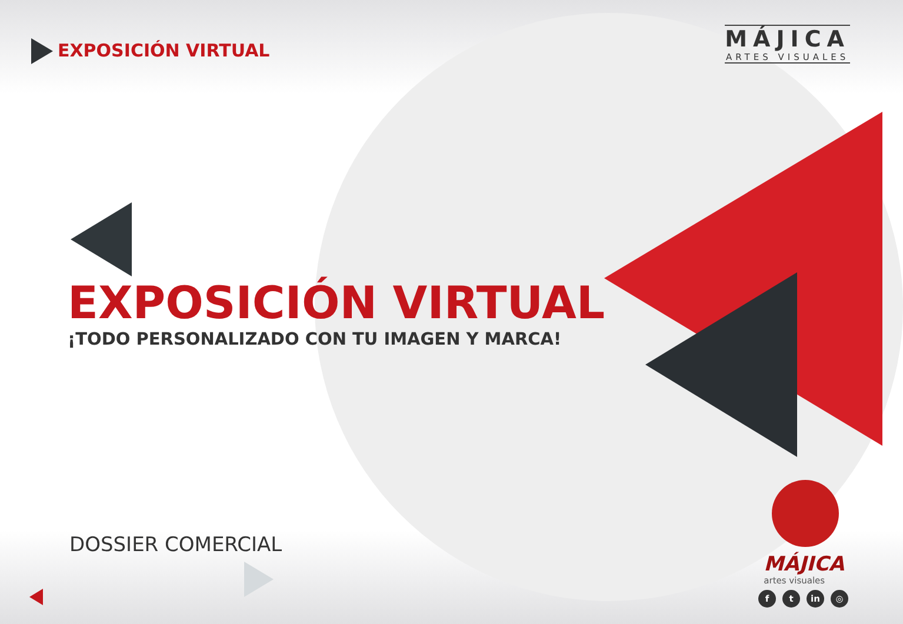EXPOSICIÓN VIRTUAL
MÁJICA
ARTES VISUALES
EXPOSICIÓN VIRTUAL
¡TODO PERSONALIZADO CON TU IMAGEN Y MARCA!
DOSSIER COMERCIAL
MÁJICA
artes visuales
ft in ◎